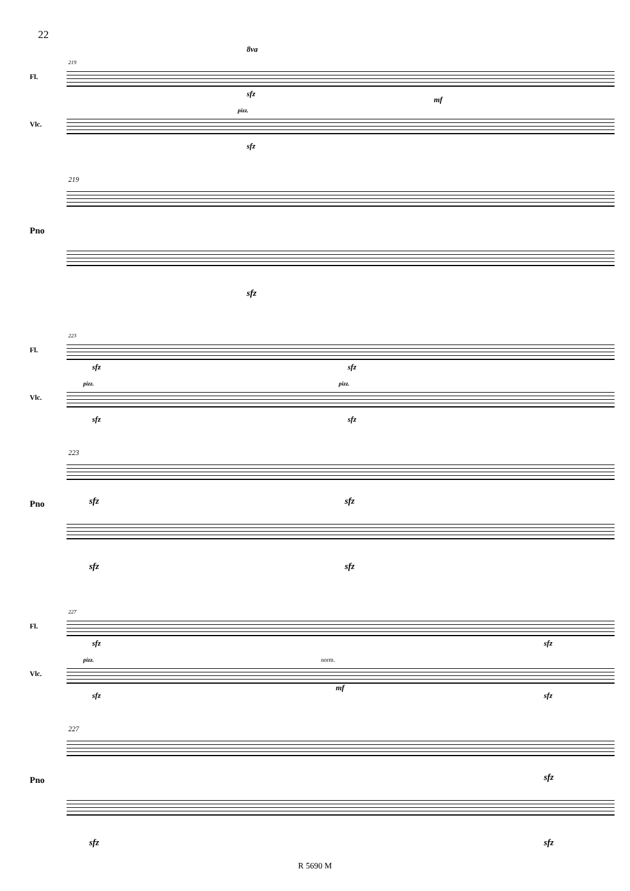22
219
Fl.
8va
sfz
mf
Vlc.
pizz.
sfz
219
Pno
sfz
223
Fl.
sfz sfz
Vlc.
pizz. pizz.
sfz sfz
223
Pno sfz sfz
sfz sfz
227
Fl.
sfz sfz
Vlc.
pizz. norm.
mf
sfz sfz
227
Pno sfz
sfz sfz
R 5690 M